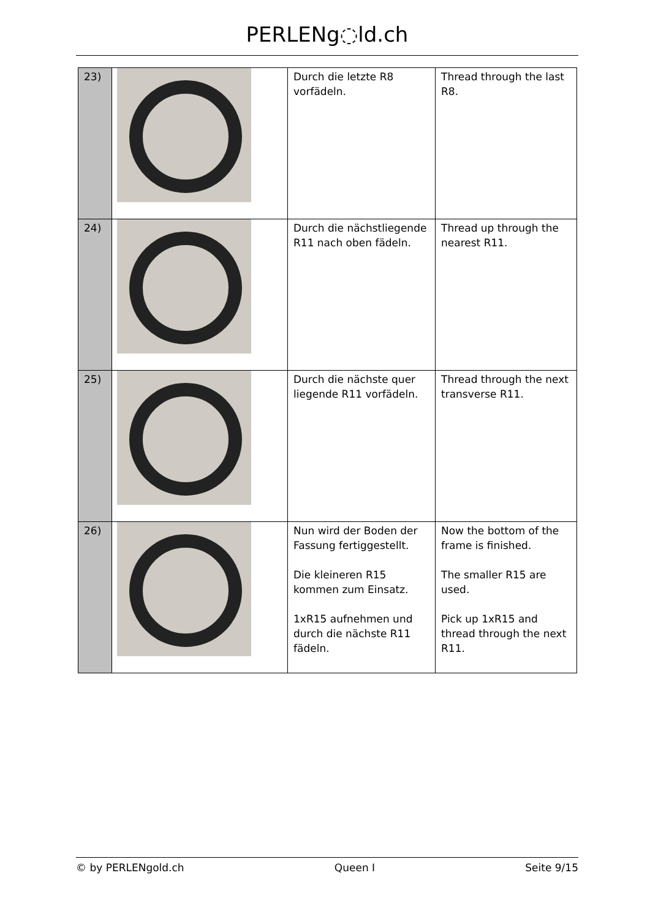PERLENg◌ld.ch
| 23) | | Durch die letzte R8 vorfädeln. | Thread through the last R8. |
| 24) | | Durch die nächstliegende R11 nach oben fädeln. | Thread up through the nearest R11. |
| 25) | | Durch die nächste quer liegende R11 vorfädeln. | Thread through the next transverse R11. |
| 26) | | Nun wird der Boden der Fassung fertiggestellt. Die kleineren R15 kommen zum Einsatz. 1xR15 aufnehmen und durch die nächste R11 fädeln. | Now the bottom of the frame is finished. The smaller R15 are used. Pick up 1xR15 and thread through the next R11. |
© by PERLENgold.ch Queen I Seite 9/15